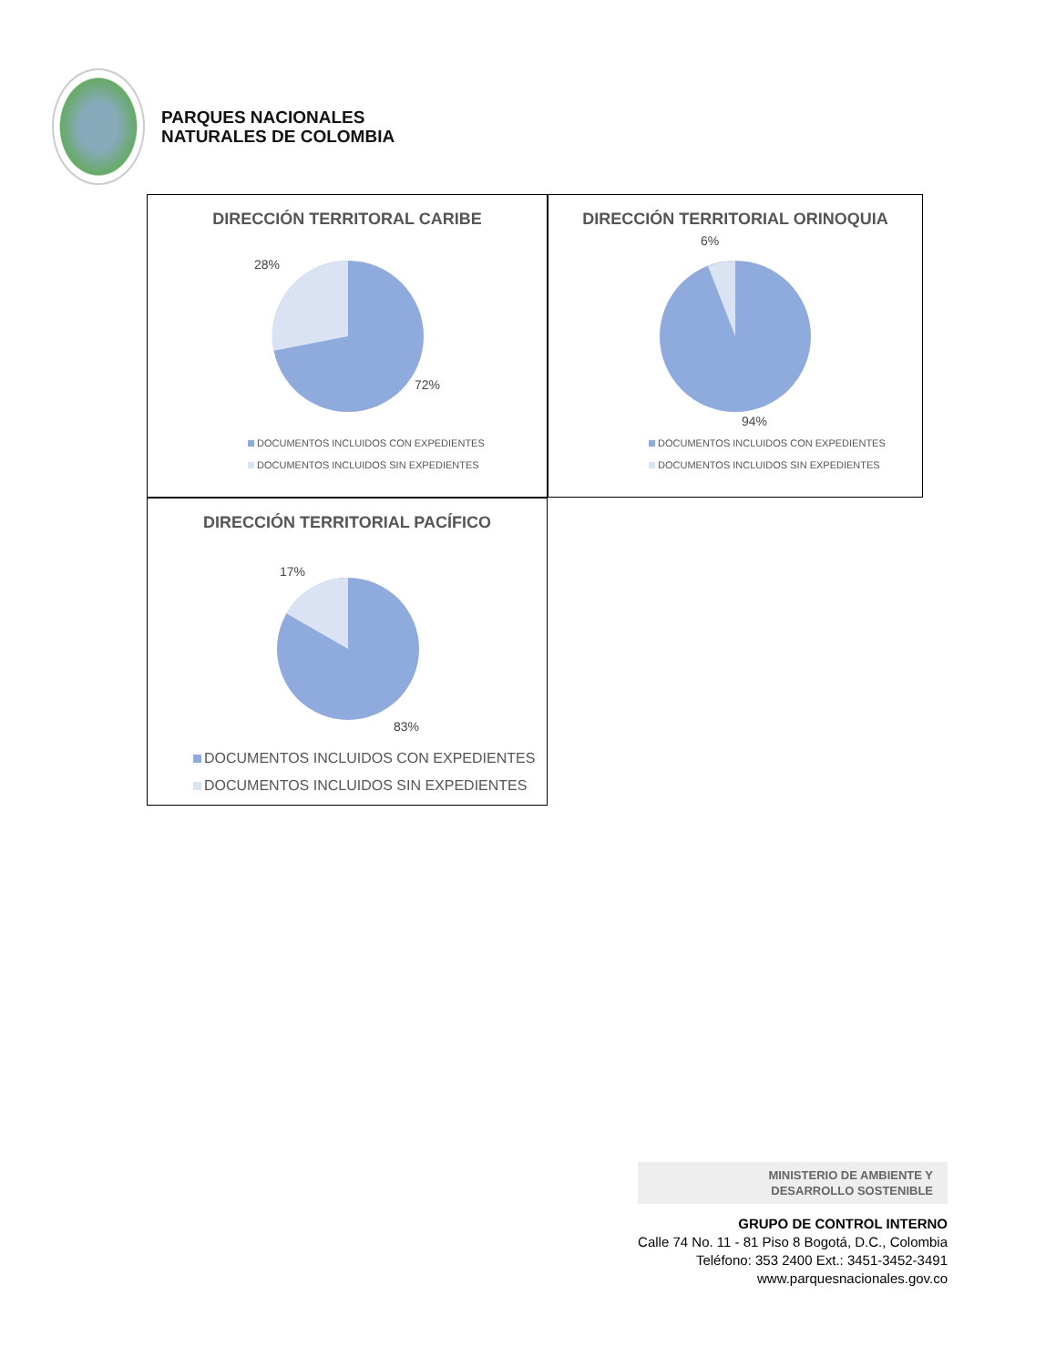PARQUES NACIONALES
NATURALES DE COLOMBIA
DIRECCIÓN TERRITORAL CARIBE
28%
72%
DOCUMENTOS INCLUIDOS CON EXPEDIENTES
DOCUMENTOS INCLUIDOS SIN EXPEDIENTES
DIRECCIÓN TERRITORIAL ORINOQUIA
6%
94%
DOCUMENTOS INCLUIDOS CON EXPEDIENTES
DOCUMENTOS INCLUIDOS SIN EXPEDIENTES
DIRECCIÓN TERRITORIAL PACÍFICO
17%
83%
DOCUMENTOS INCLUIDOS CON EXPEDIENTES
DOCUMENTOS INCLUIDOS SIN EXPEDIENTES
MINISTERIO DE AMBIENTE Y
DESARROLLO SOSTENIBLE
GRUPO DE CONTROL INTERNO
Calle 74 No. 11 - 81 Piso 8 Bogotá, D.C., Colombia
Teléfono: 353 2400 Ext.: 3451-3452-3491
www.parquesnacionales.gov.co